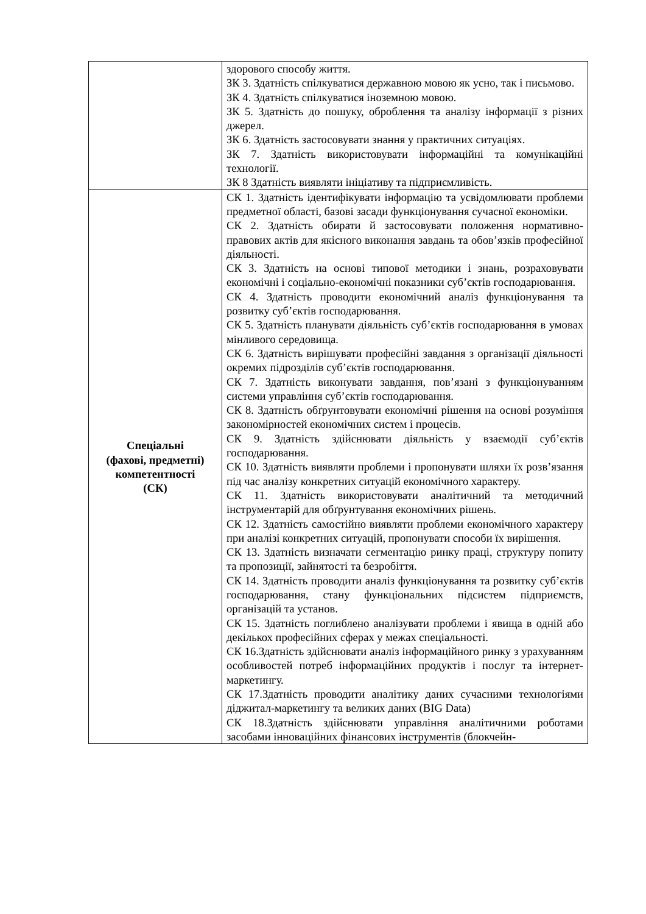| | здорового способу життя. ЗК 3. Здатність спілкуватися державною мовою як усно, так і письмово. ЗК 4. Здатність спілкуватися іноземною мовою. ЗК 5. Здатність до пошуку, оброблення та аналізу інформації з різних джерел. ЗК 6. Здатність застосовувати знання у практичних ситуаціях. ЗК 7. Здатність використовувати інформаційні та комунікаційні технології. ЗК 8 Здатність виявляти ініціативу та підприємливість. |
| Спеціальні (фахові, предметні) компетентності (СК) | СК 1. Здатність ідентифікувати інформацію та усвідомлювати проблеми предметної області, базові засади функціонування сучасної економіки. СК 2. Здатність обирати й застосовувати положення нормативно-правових актів для якісного виконання завдань та обов’язків професійної діяльності. СК 3. Здатність на основі типової методики і знань, розраховувати економічні і соціально-економічні показники суб’єктів господарювання. СК 4. Здатність проводити економічний аналіз функціонування та розвитку суб’єктів господарювання. СК 5. Здатність планувати діяльність суб’єктів господарювання в умовах мінливого середовища. СК 6. Здатність вирішувати професійні завдання з організації діяльності окремих підрозділів суб’єктів господарювання. СК 7. Здатність виконувати завдання, пов’язані з функціонуванням системи управління суб’єктів господарювання. СК 8. Здатність обґрунтовувати економічні рішення на основі розуміння закономірностей економічних систем і процесів. СК 9. Здатність здійснювати діяльність у взаємодії суб’єктів господарювання. СК 10. Здатність виявляти проблеми і пропонувати шляхи їх розв’язання під час аналізу конкретних ситуацій економічного характеру. СК 11. Здатність використовувати аналітичний та методичний інструментарій для обґрунтування економічних рішень. СК 12. Здатність самостійно виявляти проблеми економічного характеру при аналізі конкретних ситуацій, пропонувати способи їх вирішення. СК 13. Здатність визначати сегментацію ринку праці, структуру попиту та пропозиції, зайнятості та безробіття. СК 14. Здатність проводити аналіз функціонування та розвитку суб’єктів господарювання, стану функціональних підсистем підприємств, організацій та установ. СК 15. Здатність поглиблено аналізувати проблеми і явища в одній або декількох професійних сферах у межах спеціальності. СК 16.Здатність здійснювати аналіз інформаційного ринку з урахуванням особливостей потреб інформаційних продуктів і послуг та інтернет-маркетингу. СК 17.Здатність проводити аналітику даних сучасними технологіями діджитал-маркетингу та великих даних (BIG Data) СК 18.Здатність здійснювати управління аналітичними роботами засобами інноваційних фінансових інструментів (блокчейн- |